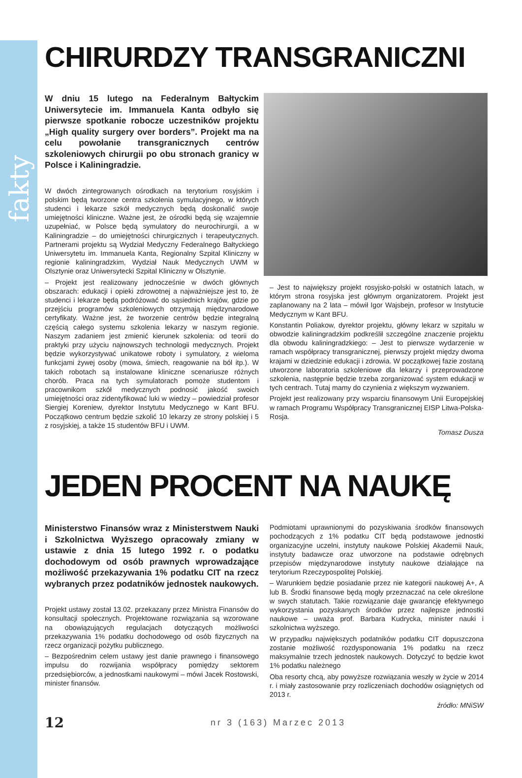fakty
CHIRURDZY TRANSGRANICZNI
W dniu 15 lutego na Federalnym Bałtyckim Uniwersytecie im. Immanuela Kanta odbyło się pierwsze spotkanie robocze uczestników projektu „High quality surgery over borders”. Projekt ma na celu powołanie transgranicznych centrów szkoleniowych chirurgii po obu stronach granicy w Polsce i Kaliningradzie.
W dwóch zintegrowanych ośrodkach na terytorium rosyjskim i polskim będą tworzone centra szkolenia symulacyjnego, w których studenci i lekarze szkół medycznych będą doskonalić swoje umiejętności kliniczne. Ważne jest, że ośrodki będą się wzajemnie uzupełniać, w Polsce będą symulatory do neurochirurgii, a w Kaliningradzie – do umiejętności chirurgicznych i terapeutycznych. Partnerami projektu są Wydział Medyczny Federalnego Bałtyckiego Uniwersytetu im. Immanuela Kanta, Regionalny Szpital Kliniczny w regionie kaliningradzkim, Wydział Nauk Medycznych UWM w Olsztynie oraz Uniwersytecki Szpital Kliniczny w Olsztynie.
– Projekt jest realizowany jednocześnie w dwóch głównych obszarach: edukacji i opieki zdrowotnej a najważniejsze jest to, że studenci i lekarze będą podróżować do sąsiednich krajów, gdzie po przejściu programów szkoleniowych otrzymają międzynarodowe certyfikaty. Ważne jest, że tworzenie centrów będzie integralną częścią całego systemu szkolenia lekarzy w naszym regionie. Naszym zadaniem jest zmienić kierunek szkolenia: od teorii do praktyki przy użyciu najnowszych technologii medycznych. Projekt będzie wykorzystywać unikatowe roboty i symulatory, z wieloma funkcjami żywej osoby (mowa, śmiech, reagowanie na ból itp.). W takich robotach są instalowane kliniczne scenariusze różnych chorób. Praca na tych symulatorach pomoże studentom i pracownikom szkół medycznych podnosić jakość swoich umiejętności oraz zidentyfikować luki w wiedzy – powiedział profesor Siergiej Koreniew, dyrektor Instytutu Medycznego w Kant BFU. Początkowo centrum będzie szkolić 10 lekarzy ze strony polskiej i 5 z rosyjskiej, a także 15 studentów BFU i UWM.
– Jest to największy projekt rosyjsko-polski w ostatnich latach, w którym strona rosyjska jest głównym organizatorem. Projekt jest zaplanowany na 2 lata – mówił Igor Wajsbejn, profesor w Instytucie Medycznym w Kant BFU.
Konstantin Poliakow, dyrektor projektu, główny lekarz w szpitalu w obwodzie kaliningradzkim podkreślił szczególne znaczenie projektu dla obwodu kaliningradzkiego: – Jest to pierwsze wydarzenie w ramach współpracy transgranicznej, pierwszy projekt między dwoma krajami w dziedzinie edukacji i zdrowia. W początkowej fazie zostaną utworzone laboratoria szkoleniowe dla lekarzy i przeprowadzone szkolenia, następnie będzie trzeba zorganizować system edukacji w tych centrach. Tutaj mamy do czynienia z większym wyzwaniem.
Projekt jest realizowany przy wsparciu finansowym Unii Europejskiej w ramach Programu Współpracy Transgranicznej EISP Litwa-Polska-Rosja.
Tomasz Dusza
JEDEN PROCENT NA NAUKĘ
Ministerstwo Finansów wraz z Ministerstwem Nauki i Szkolnictwa Wyższego opracowały zmiany w ustawie z dnia 15 lutego 1992 r. o podatku dochodowym od osób prawnych wprowadzające możliwość przekazywania 1% podatku CIT na rzecz wybranych przez podatników jednostek naukowych.
Projekt ustawy został 13.02. przekazany przez Ministra Finansów do konsultacji społecznych. Projektowane rozwiązania są wzorowane na obowiązujących regulacjach dotyczących możliwości przekazywania 1% podatku dochodowego od osób fizycznych na rzecz organizacji pożytku publicznego.
– Bezpośrednim celem ustawy jest danie prawnego i finansowego impulsu do rozwijania współpracy pomiędzy sektorem przedsiębiorców, a jednostkami naukowymi – mówi Jacek Rostowski, minister finansów.
Podmiotami uprawnionymi do pozyskiwania środków finansowych pochodzących z 1% podatku CIT będą podstawowe jednostki organizacyjne uczelni, instytuty naukowe Polskiej Akademii Nauk, instytuty badawcze oraz utworzone na podstawie odrębnych przepisów międzynarodowe instytuty naukowe działające na terytorium Rzeczypospolitej Polskiej.
– Warunkiem będzie posiadanie przez nie kategorii naukowej A+, A lub B. Środki finansowe będą mogły przeznaczać na cele określone w swych statutach. Takie rozwiązanie daje gwarancję efektywnego wykorzystania pozyskanych środków przez najlepsze jednostki naukowe – uważa prof. Barbara Kudrycka, minister nauki i szkolnictwa wyższego.
W przypadku największych podatników podatku CIT dopuszczona zostanie możliwość rozdysponowania 1% podatku na rzecz maksymalnie trzech jednostek naukowych. Dotyczyć to będzie kwot 1% podatku należnego
Oba resorty chcą, aby powyższe rozwiązania weszły w życie w 2014 r. i miały zastosowanie przy rozliczeniach dochodów osiągniętych od 2013 r.
źródło: MNiSW
12 nr 3 (163) Marzec 2013